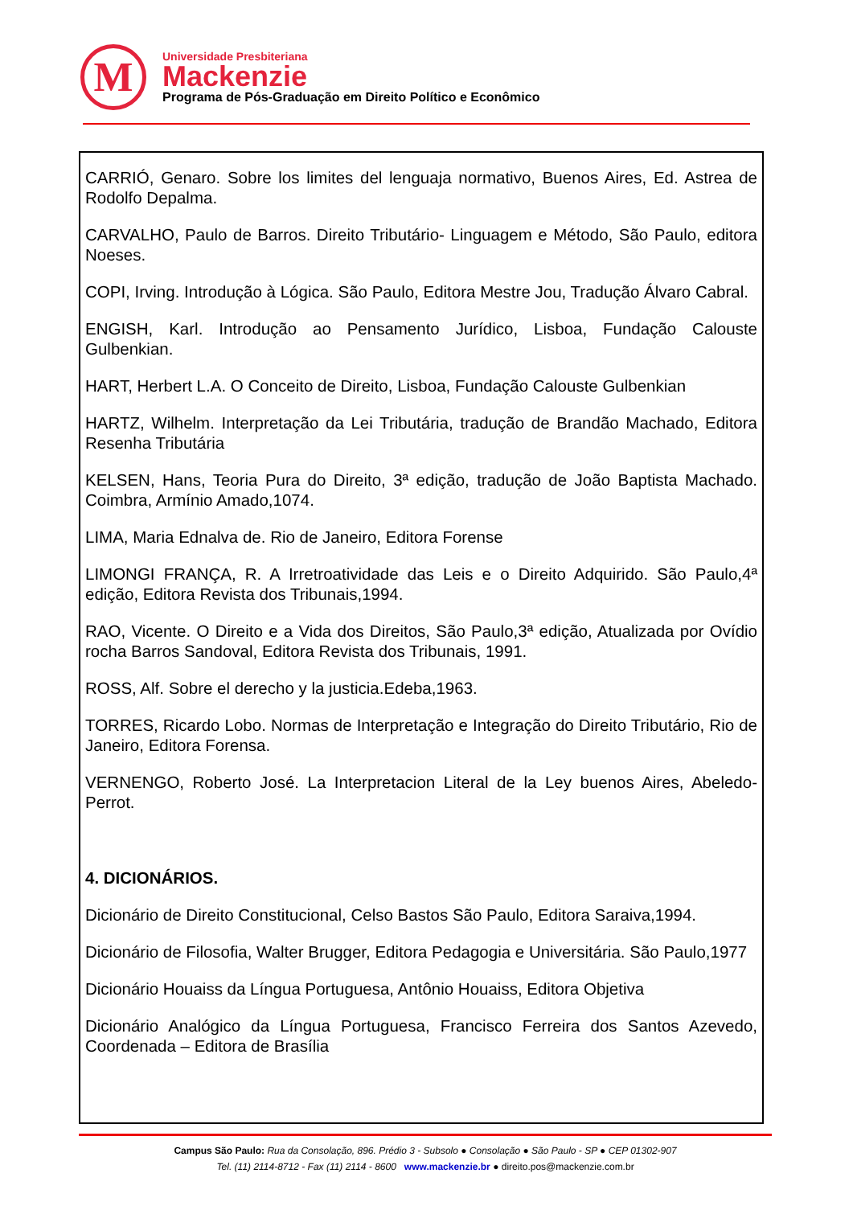M
Universidade Presbiteriana
Mackenzie
Programa de Pós-Graduação em Direito Político e Econômico
CARRIÓ, Genaro. Sobre los limites del lenguaja normativo, Buenos Aires, Ed. Astrea de Rodolfo Depalma.
CARVALHO, Paulo de Barros. Direito Tributário- Linguagem e Método, São Paulo, editora Noeses.
COPI, Irving. Introdução à Lógica. São Paulo, Editora Mestre Jou, Tradução Álvaro Cabral.
ENGISH, Karl. Introdução ao Pensamento Jurídico, Lisboa, Fundação Calouste Gulbenkian.
HART, Herbert L.A. O Conceito de Direito, Lisboa, Fundação Calouste Gulbenkian
HARTZ, Wilhelm. Interpretação da Lei Tributária, tradução de Brandão Machado, Editora Resenha Tributária
KELSEN, Hans, Teoria Pura do Direito, 3ª edição, tradução de João Baptista Machado. Coimbra, Armínio Amado,1074.
LIMA, Maria Ednalva de. Rio de Janeiro, Editora Forense
LIMONGI FRANÇA, R. A Irretroatividade das Leis e o Direito Adquirido. São Paulo,4ª edição, Editora Revista dos Tribunais,1994.
RAO, Vicente. O Direito e a Vida dos Direitos, São Paulo,3ª edição, Atualizada por Ovídio rocha Barros Sandoval, Editora Revista dos Tribunais, 1991.
ROSS, Alf. Sobre el derecho y la justicia.Edeba,1963.
TORRES, Ricardo Lobo. Normas de Interpretação e Integração do Direito Tributário, Rio de Janeiro, Editora Forensa.
VERNENGO, Roberto José. La Interpretacion Literal de la Ley buenos Aires, Abeledo-Perrot.
4. DICIONÁRIOS.
Dicionário de Direito Constitucional, Celso Bastos São Paulo, Editora Saraiva,1994.
Dicionário de Filosofia, Walter Brugger, Editora Pedagogia e Universitária. São Paulo,1977
Dicionário Houaiss da Língua Portuguesa, Antônio Houaiss, Editora Objetiva
Dicionário Analógico da Língua Portuguesa, Francisco Ferreira dos Santos Azevedo, Coordenada – Editora de Brasília
Campus São Paulo: Rua da Consolação, 896. Prédio 3 - Subsolo ● Consolação ● São Paulo - SP ● CEP 01302-907
Tel. (11) 2114-8712 - Fax (11) 2114 - 8600 www.mackenzie.br ● direito.pos@mackenzie.com.br